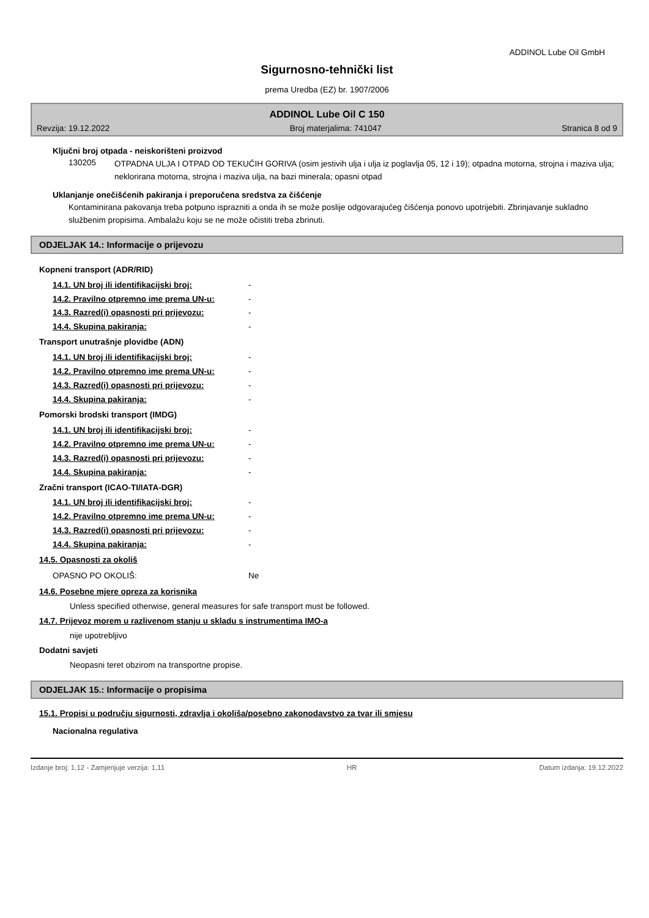ADDINOL Lube Oil GmbH
Sigurnosno-tehnički list
prema Uredba (EZ) br. 1907/2006
ADDINOL Lube Oil C 150
Revzija: 19.12.2022 Broj materjalima: 741047 Stranica 8 od 9
Ključni broj otpada - neiskorišteni proizvod
| 130205 | OTPADNA ULJA I OTPAD OD TEKUĆIH GORIVA (osim jestivih ulja i ulja iz poglavlja 05, 12 i 19); otpadna motorna, strojna i maziva ulja; neklorirana motorna, strojna i maziva ulja, na bazi minerala; opasni otpad |
Uklanjanje onečišćenih pakiranja i preporučena sredstva za čišćenje
Kontaminirana pakovanja treba potpuno isprazniti a onda ih se može poslije odgovarajućeg čišćenja ponovo upotrijebiti. Zbrinjavanje sukladno službenim propisima. Ambalažu koju se ne može očistiti treba zbrinuti.
ODJELJAK 14.: Informacije o prijevozu
Kopneni transport (ADR/RID)
| 14.1. UN broj ili identifikacijski broj: | - |
| 14.2. Pravilno otpremno ime prema UN-u: | - |
| 14.3. Razred(i) opasnosti pri prijevozu: | - |
| 14.4. Skupina pakiranja: | - |
Transport unutrašnje plovidbe (ADN)
| 14.1. UN broj ili identifikacijski broj: | - |
| 14.2. Pravilno otpremno ime prema UN-u: | - |
| 14.3. Razred(i) opasnosti pri prijevozu: | - |
| 14.4. Skupina pakiranja: | - |
Pomorski brodski transport (IMDG)
| 14.1. UN broj ili identifikacijski broj: | - |
| 14.2. Pravilno otpremno ime prema UN-u: | - |
| 14.3. Razred(i) opasnosti pri prijevozu: | - |
| 14.4. Skupina pakiranja: | - |
Zračni transport (ICAO-TI/IATA-DGR)
| 14.1. UN broj ili identifikacijski broj: | - |
| 14.2. Pravilno otpremno ime prema UN-u: | - |
| 14.3. Razred(i) opasnosti pri prijevozu: | - |
| 14.4. Skupina pakiranja: | - |
14.5. Opasnosti za okoliš
| OPASNO PO OKOLIŠ: | Ne |
14.6. Posebne mjere opreza za korisnika
Unless specified otherwise, general measures for safe transport must be followed.
14.7. Prijevoz morem u razlivenom stanju u skladu s instrumentima IMO-a
nije upotrebljivo
Dodatni savjeti
Neopasni teret obzirom na transportne propise.
ODJELJAK 15.: Informacije o propisima
15.1. Propisi u području sigurnosti, zdravlja i okoliša/posebno zakonodavstvo za tvar ili smjesu
Nacionalna regulativa
Izdanje broj: 1,12 - Zamjenjuje verzija: 1,11 HR Datum izdanja: 19.12.2022